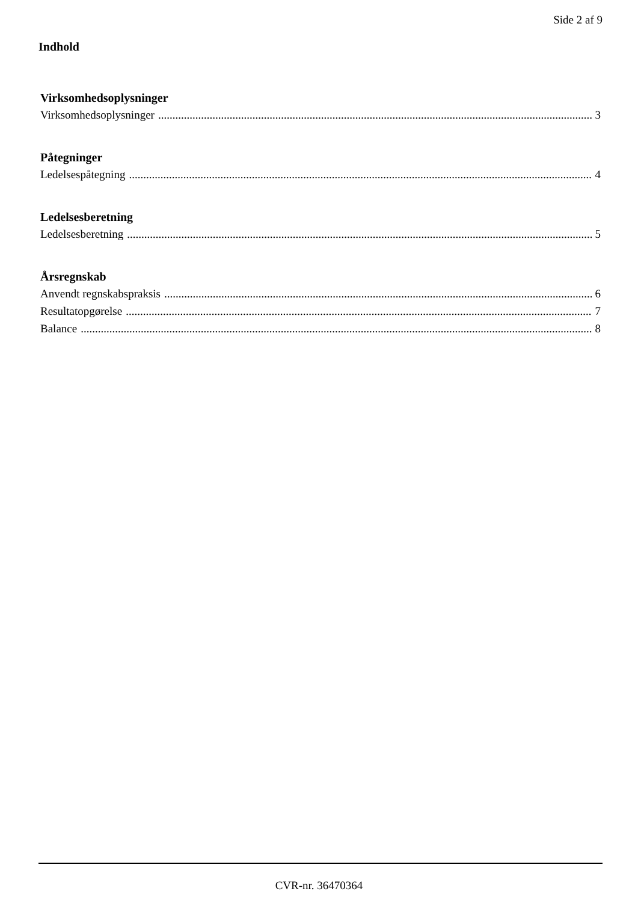Side 2 af 9
Indhold
Virksomhedsoplysninger
Virksomhedsoplysninger 3
Påtegninger
Ledelsespåtegning 4
Ledelsesberetning
Ledelsesberetning 5
Årsregnskab
Anvendt regnskabspraksis 6
Resultatopgørelse 7
Balance 8
CVR-nr. 36470364